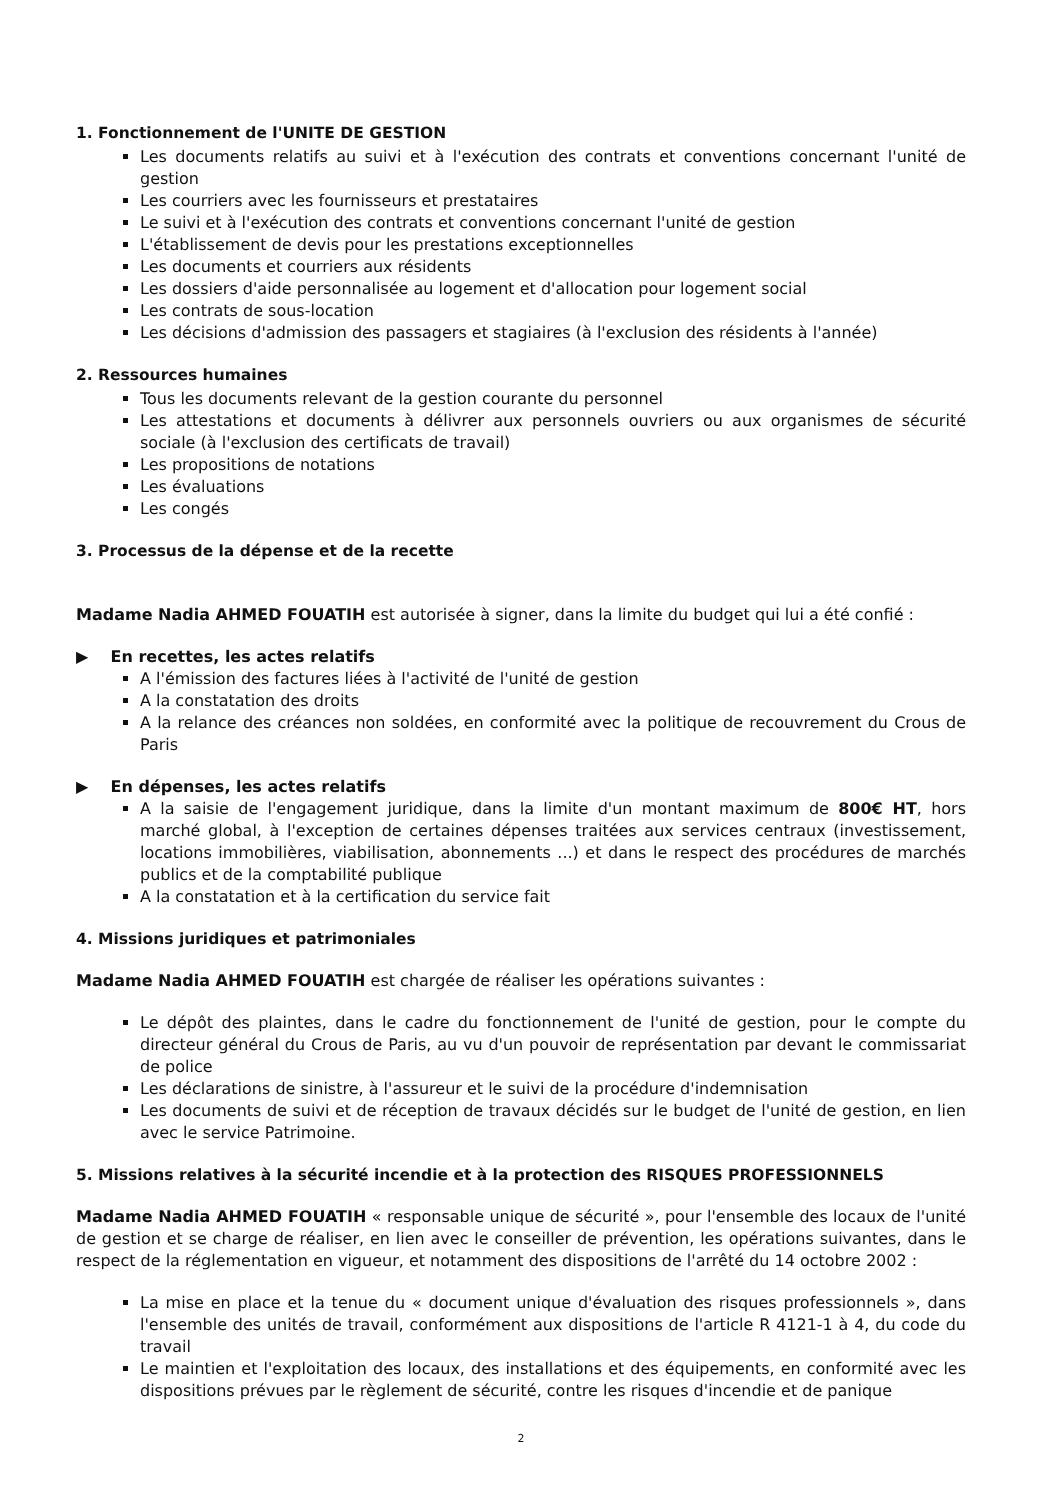1. Fonctionnement de l'UNITE DE GESTION
Les documents relatifs au suivi et à l'exécution des contrats et conventions concernant l'unité de gestion
Les courriers avec les fournisseurs et prestataires
Le suivi et à l'exécution des contrats et conventions concernant l'unité de gestion
L'établissement de devis pour les prestations exceptionnelles
Les documents et courriers aux résidents
Les dossiers d'aide personnalisée au logement et d'allocation pour logement social
Les contrats de sous-location
Les décisions d'admission des passagers et stagiaires (à l'exclusion des résidents à l'année)
2. Ressources humaines
Tous les documents relevant de la gestion courante du personnel
Les attestations et documents à délivrer aux personnels ouvriers ou aux organismes de sécurité sociale (à l'exclusion des certificats de travail)
Les propositions de notations
Les évaluations
Les congés
3. Processus de la dépense et de la recette
Madame Nadia AHMED FOUATIH est autorisée à signer, dans la limite du budget qui lui a été confié :
▶ En recettes, les actes relatifs
A l'émission des factures liées à l'activité de l'unité de gestion
A la constatation des droits
A la relance des créances non soldées, en conformité avec la politique de recouvrement du Crous de Paris
▶ En dépenses, les actes relatifs
A la saisie de l'engagement juridique, dans la limite d'un montant maximum de 800€ HT, hors marché global, à l'exception de certaines dépenses traitées aux services centraux (investissement, locations immobilières, viabilisation, abonnements ...) et dans le respect des procédures de marchés publics et de la comptabilité publique
A la constatation et à la certification du service fait
4. Missions juridiques et patrimoniales
Madame Nadia AHMED FOUATIH est chargée de réaliser les opérations suivantes :
Le dépôt des plaintes, dans le cadre du fonctionnement de l'unité de gestion, pour le compte du directeur général du Crous de Paris, au vu d'un pouvoir de représentation par devant le commissariat de police
Les déclarations de sinistre, à l'assureur et le suivi de la procédure d'indemnisation
Les documents de suivi et de réception de travaux décidés sur le budget de l'unité de gestion, en lien avec le service Patrimoine.
5. Missions relatives à la sécurité incendie et à la protection des RISQUES PROFESSIONNELS
Madame Nadia AHMED FOUATIH « responsable unique de sécurité », pour l'ensemble des locaux de l'unité de gestion et se charge de réaliser, en lien avec le conseiller de prévention, les opérations suivantes, dans le respect de la réglementation en vigueur, et notamment des dispositions de l'arrêté du 14 octobre 2002 :
La mise en place et la tenue du « document unique d'évaluation des risques professionnels », dans l'ensemble des unités de travail, conformément aux dispositions de l'article R 4121-1 à 4, du code du travail
Le maintien et l'exploitation des locaux, des installations et des équipements, en conformité avec les dispositions prévues par le règlement de sécurité, contre les risques d'incendie et de panique
2